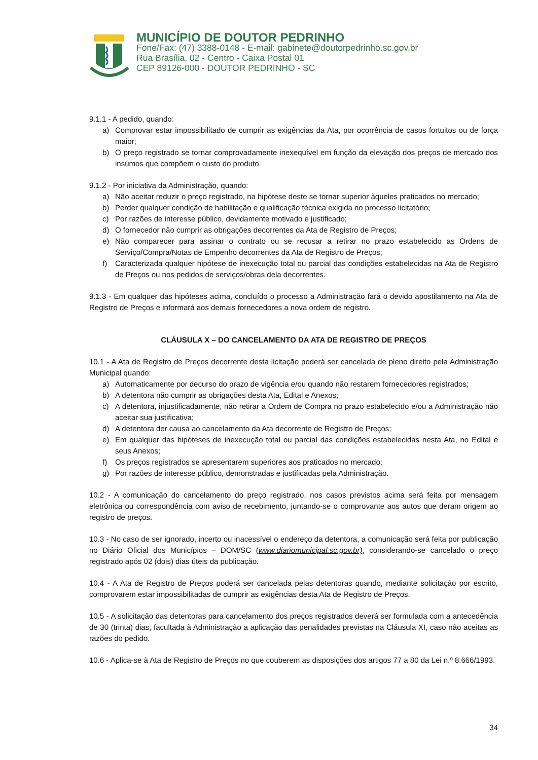MUNICÍPIO DE DOUTOR PEDRINHO
Fone/Fax: (47) 3388-0148 - E-mail: gabinete@doutorpedrinho.sc.gov.br
Rua Brasília, 02 - Centro - Caixa Postal 01
CEP 89126-000 - DOUTOR PEDRINHO - SC
9.1.1 - A pedido, quando:
a) Comprovar estar impossibilitado de cumprir as exigências da Ata, por ocorrência de casos fortuitos ou de força maior;
b) O preço registrado se tornar comprovadamente inexequível em função da elevação dos preços de mercado dos insumos que compõem o custo do produto.
9.1.2 - Por iniciativa da Administração, quando:
a) Não aceitar reduzir o preço registrado, na hipótese deste se tornar superior àqueles praticados no mercado;
b) Perder qualquer condição de habilitação e qualificação técnica exigida no processo licitatório;
c) Por razões de interesse público, devidamente motivado e justificado;
d) O fornecedor não cumprir as obrigações decorrentes da Ata de Registro de Preços;
e) Não comparecer para assinar o contrato ou se recusar a retirar no prazo estabelecido as Ordens de Serviço/Compra/Notas de Empenho decorrentes da Ata de Registro de Preços;
f) Caracterizada qualquer hipótese de inexecução total ou parcial das condições estabelecidas na Ata de Registro de Preços ou nos pedidos de serviços/obras dela decorrentes.
9.1.3 - Em qualquer das hipóteses acima, concluído o processo a Administração fará o devido apostilamento na Ata de Registro de Preços e informará aos demais fornecedores a nova ordem de registro.
CLÁUSULA X – DO CANCELAMENTO DA ATA DE REGISTRO DE PREÇOS
10.1 - A Ata de Registro de Preços decorrente desta licitação poderá ser cancelada de pleno direito pela Administração Municipal quando:
a) Automaticamente por decurso do prazo de vigência e/ou quando não restarem fornecedores registrados;
b) A detentora não cumprir as obrigações desta Ata, Edital e Anexos;
c) A detentora, injustificadamente, não retirar a Ordem de Compra no prazo estabelecido e/ou a Administração não aceitar sua justificativa;
d) A detentora der causa ao cancelamento da Ata decorrente de Registro de Preços;
e) Em qualquer das hipóteses de inexecução total ou parcial das condições estabelecidas nesta Ata, no Edital e seus Anexos;
f) Os preços registrados se apresentarem superiores aos praticados no mercado;
g) Por razões de interesse público, demonstradas e justificadas pela Administração.
10.2 - A comunicação do cancelamento do preço registrado, nos casos previstos acima será feita por mensagem eletrônica ou correspondência com aviso de recebimento, juntando-se o comprovante aos autos que deram origem ao registro de preços.
10.3 - No caso de ser ignorado, incerto ou inacessível o endereço da detentora, a comunicação será feita por publicação no Diário Oficial dos Municípios – DOM/SC (www.diariomunicipal.sc.gov.br), considerando-se cancelado o preço registrado após 02 (dois) dias úteis da publicação.
10.4 - A Ata de Registro de Preços poderá ser cancelada pelas detentoras quando, mediante solicitação por escrito, comprovarem estar impossibilitadas de cumprir as exigências desta Ata de Registro de Preços.
10.5 - A solicitação das detentoras para cancelamento dos preços registrados deverá ser formulada com a antecedência de 30 (trinta) dias, facultada à Administração a aplicação das penalidades previstas na Cláusula XI, caso não aceitas as razões do pedido.
10.6 - Aplica-se à Ata de Registro de Preços no que couberem as disposições dos artigos 77 a 80 da Lei n.º 8.666/1993.
34